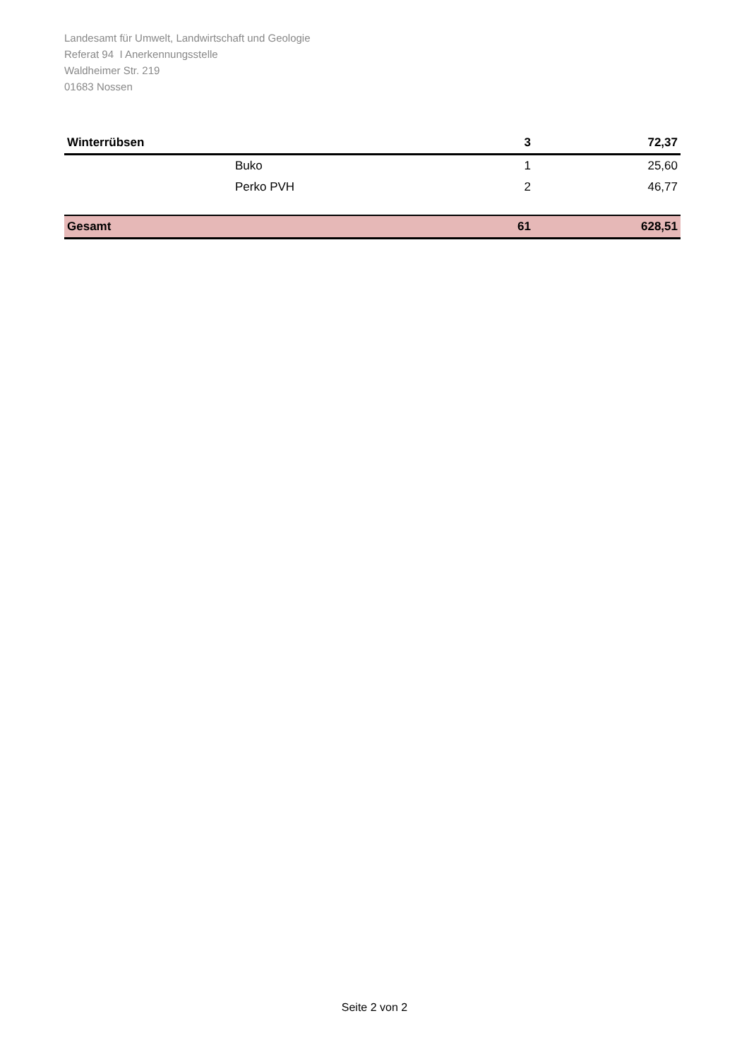Landesamt für Umwelt, Landwirtschaft und Geologie
Referat 94 I Anerkennungsstelle
Waldheimer Str. 219
01683 Nossen
| Winterrübsen | | 3 | 72,37 |
| | Buko | 1 | 25,60 |
| | Perko PVH | 2 | 46,77 |
| Gesamt | | 61 | 628,51 |
Seite 2 von 2